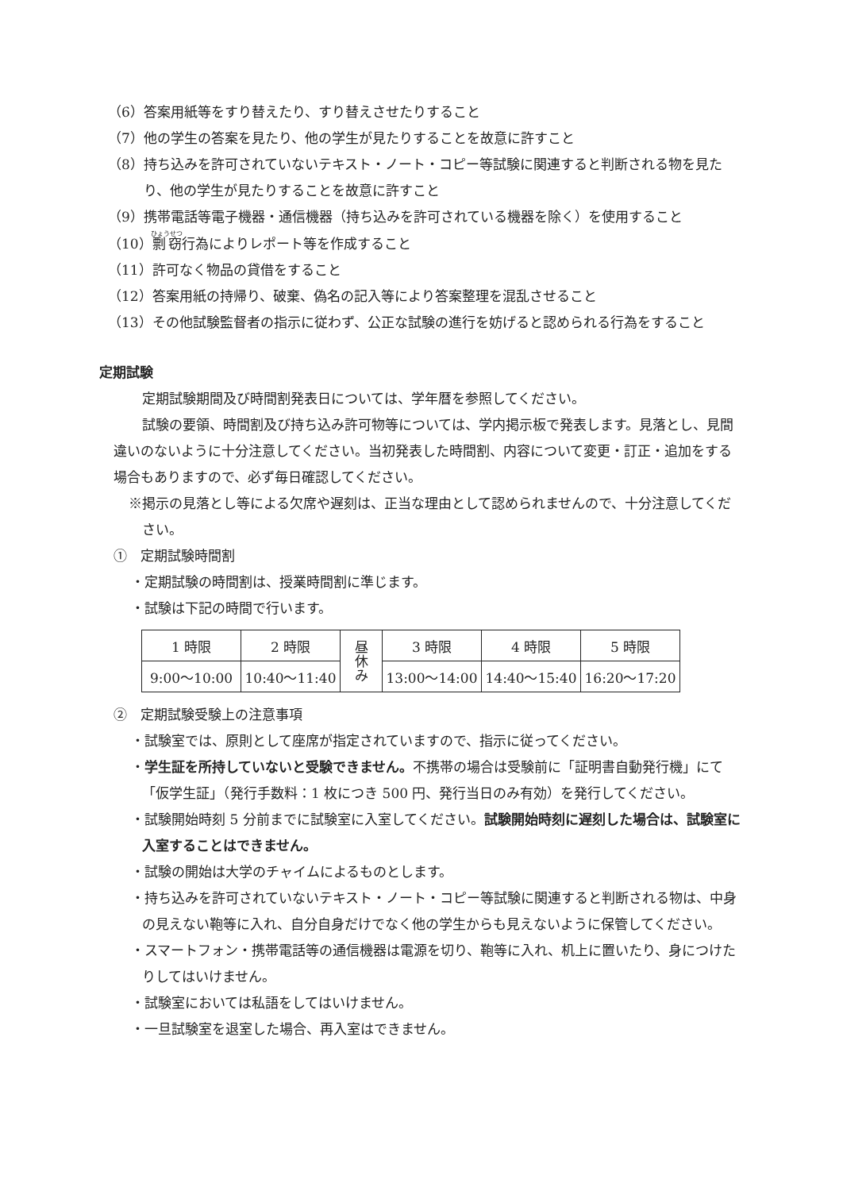（6）答案用紙等をすり替えたり、すり替えさせたりすること
（7）他の学生の答案を見たり、他の学生が見たりすることを故意に許すこと
（8）持ち込みを許可されていないテキスト・ノート・コピー等試験に関連すると判断される物を見たり、他の学生が見たりすることを故意に許すこと
（9）携帯電話等電子機器・通信機器（持ち込みを許可されている機器を除く）を使用すること
（10）剽窃行為によりレポート等を作成すること
（11）許可なく物品の貸借をすること
（12）答案用紙の持帰り、破棄、偽名の記入等により答案整理を混乱させること
（13）その他試験監督者の指示に従わず、公正な試験の進行を妨げると認められる行為をすること
定期試験
定期試験期間及び時間割発表日については、学年暦を参照してください。
試験の要領、時間割及び持ち込み許可物等については、学内掲示板で発表します。見落とし、見間違いのないように十分注意してください。当初発表した時間割、内容について変更・訂正・追加をする場合もありますので、必ず毎日確認してください。
※掲示の見落とし等による欠席や遅刻は、正当な理由として認められませんので、十分注意してください。
①　定期試験時間割
・定期試験の時間割は、授業時間割に準じます。
・試験は下記の時間で行います。
| 1 時限 | 2 時限 | 昼 休 み | 3 時限 | 4 時限 | 5 時限 |
| 9:00〜10:00 | 10:40〜11:40 | | 13:00〜14:00 | 14:40〜15:40 | 16:20〜17:20 |
②　定期試験受験上の注意事項
・試験室では、原則として座席が指定されていますので、指示に従ってください。
・学生証を所持していないと受験できません。不携帯の場合は受験前に「証明書自動発行機」にて「仮学生証」（発行手数料：1 枚につき 500 円、発行当日のみ有効）を発行してください。
・試験開始時刻 5 分前までに試験室に入室してください。試験開始時刻に遅刻した場合は、試験室に入室することはできません。
・試験の開始は大学のチャイムによるものとします。
・持ち込みを許可されていないテキスト・ノート・コピー等試験に関連すると判断される物は、中身の見えない鞄等に入れ、自分自身だけでなく他の学生からも見えないように保管してください。
・スマートフォン・携帯電話等の通信機器は電源を切り、鞄等に入れ、机上に置いたり、身につけたりしてはいけません。
・試験室においては私語をしてはいけません。
・一旦試験室を退室した場合、再入室はできません。